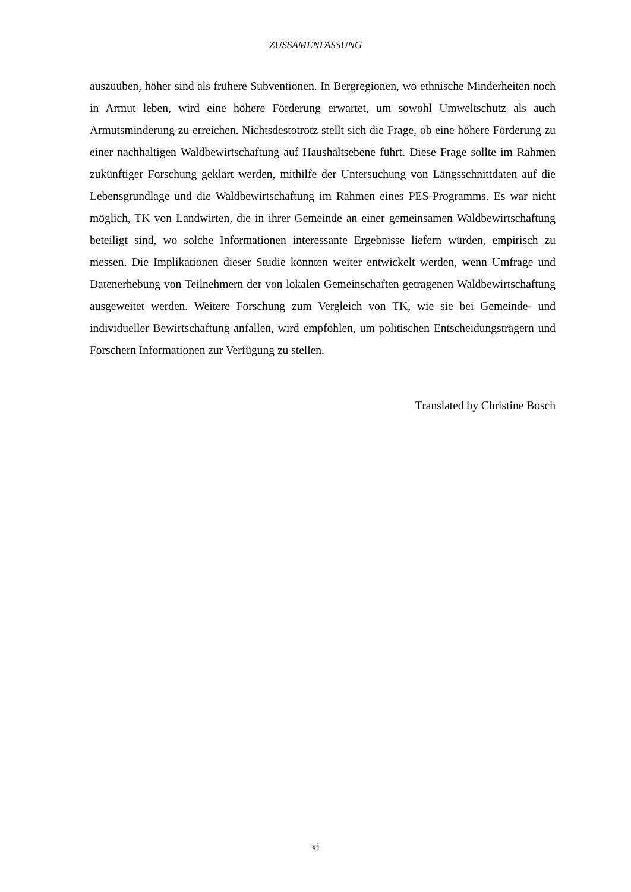ZUSSAMENFASSUNG
auszuüben, höher sind als frühere Subventionen. In Bergregionen, wo ethnische Minderheiten noch in Armut leben, wird eine höhere Förderung erwartet, um sowohl Umweltschutz als auch Armutsminderung zu erreichen. Nichtsdestotrotz stellt sich die Frage, ob eine höhere Förderung zu einer nachhaltigen Waldbewirtschaftung auf Haushaltsebene führt. Diese Frage sollte im Rahmen zukünftiger Forschung geklärt werden, mithilfe der Untersuchung von Längsschnittdaten auf die Lebensgrundlage und die Waldbewirtschaftung im Rahmen eines PES-Programms. Es war nicht möglich, TK von Landwirten, die in ihrer Gemeinde an einer gemeinsamen Waldbewirtschaftung beteiligt sind, wo solche Informationen interessante Ergebnisse liefern würden, empirisch zu messen. Die Implikationen dieser Studie könnten weiter entwickelt werden, wenn Umfrage und Datenerhebung von Teilnehmern der von lokalen Gemeinschaften getragenen Waldbewirtschaftung ausgeweitet werden. Weitere Forschung zum Vergleich von TK, wie sie bei Gemeinde- und individueller Bewirtschaftung anfallen, wird empfohlen, um politischen Entscheidungsträgern und Forschern Informationen zur Verfügung zu stellen.
Translated by Christine Bosch
xi